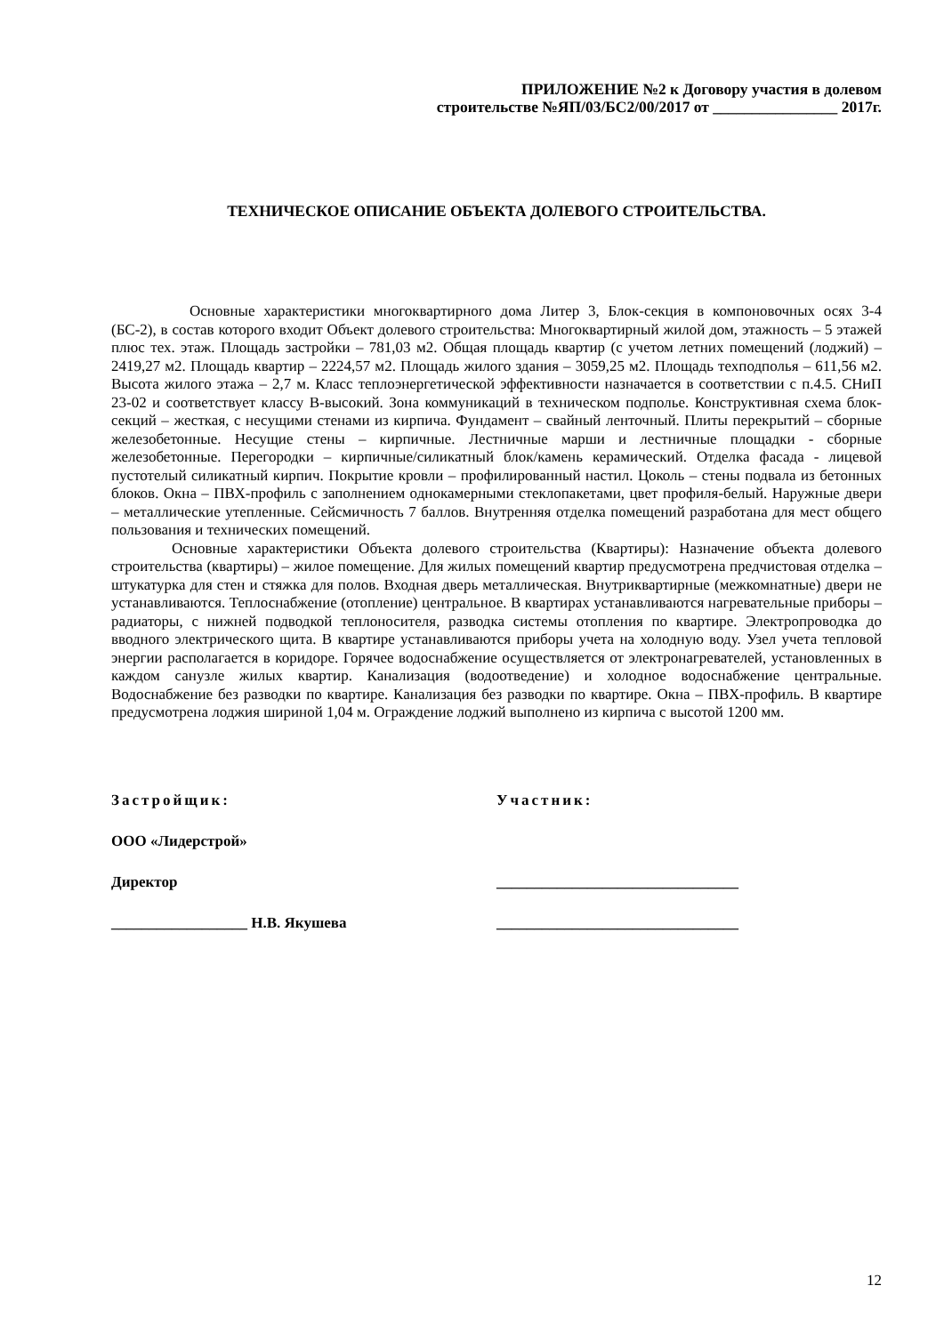ПРИЛОЖЕНИЕ №2 к Договору участия в долевом
строительстве №ЯП/03/БС2/00/2017 от ________________ 2017г.
ТЕХНИЧЕСКОЕ ОПИСАНИЕ ОБЪЕКТА ДОЛЕВОГО СТРОИТЕЛЬСТВА.
Основные характеристики многоквартирного дома Литер 3, Блок-секция в компоновочных осях 3-4 (БС-2), в состав которого входит Объект долевого строительства: Многоквартирный жилой дом, этажность – 5 этажей плюс тех. этаж. Площадь застройки – 781,03 м2. Общая площадь квартир (с учетом летних помещений (лоджий) – 2419,27 м2. Площадь квартир – 2224,57 м2. Площадь жилого здания – 3059,25 м2. Площадь техподполья – 611,56 м2. Высота жилого этажа – 2,7 м. Класс теплоэнергетической эффективности назначается в соответствии с п.4.5. СНиП 23-02 и соответствует классу В-высокий. Зона коммуникаций в техническом подполье. Конструктивная схема блок-секций – жесткая, с несущими стенами из кирпича. Фундамент – свайный ленточный. Плиты перекрытий – сборные железобетонные. Несущие стены – кирпичные. Лестничные марши и лестничные площадки - сборные железобетонные. Перегородки – кирпичные/силикатный блок/камень керамический. Отделка фасада - лицевой пустотелый силикатный кирпич. Покрытие кровли – профилированный настил. Цоколь – стены подвала из бетонных блоков. Окна – ПВХ-профиль с заполнением однокамерными стеклопакетами, цвет профиля-белый. Наружные двери – металлические утепленные. Сейсмичность 7 баллов. Внутренняя отделка помещений разработана для мест общего пользования и технических помещений.
Основные характеристики Объекта долевого строительства (Квартиры): Назначение объекта долевого строительства (квартиры) – жилое помещение. Для жилых помещений квартир предусмотрена предчистовая отделка – штукатурка для стен и стяжка для полов. Входная дверь металлическая. Внутриквартирные (межкомнатные) двери не устанавливаются. Теплоснабжение (отопление) центральное. В квартирах устанавливаются нагревательные приборы – радиаторы, с нижней подводкой теплоносителя, разводка системы отопления по квартире. Электропроводка до вводного электрического щита. В квартире устанавливаются приборы учета на холодную воду. Узел учета тепловой энергии располагается в коридоре. Горячее водоснабжение осуществляется от электронагревателей, установленных в каждом санузле жилых квартир. Канализация (водоотведение) и холодное водоснабжение центральные. Водоснабжение без разводки по квартире. Канализация без разводки по квартире. Окна – ПВХ-профиль. В квартире предусмотрена лоджия шириной 1,04 м. Ограждение лоджий выполнено из кирпича с высотой 1200 мм.
Застройщик:
ООО «Лидерстрой»
Директор
__________________ Н.В. Якушева
Участник:
________________________________
________________________________
12